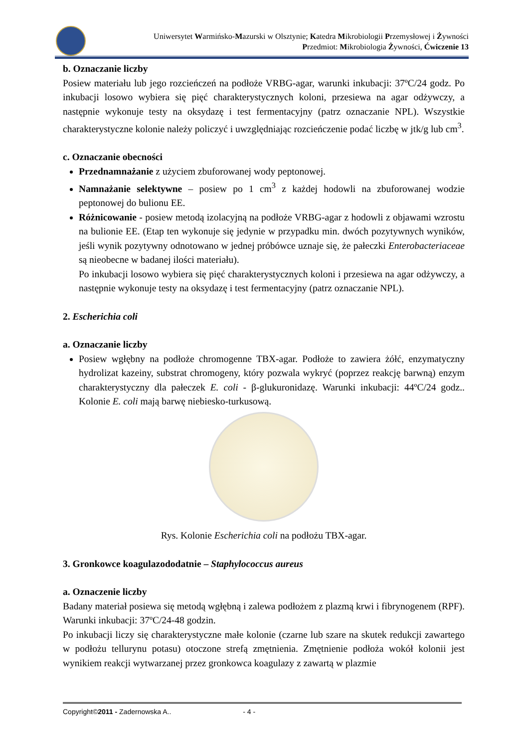Uniwersytet Warmińsko-Mazurski w Olsztynie; Katedra Mikrobiologii Przemysłowej i Żywności
Przedmiot: Mikrobiologia Żywności, Ćwiczenie 13
b. Oznaczanie liczby
Posiew materiału lub jego rozcieńczeń na podłoże VRBG-agar, warunki inkubacji: 37ºC/24 godz. Po inkubacji losowo wybiera się pięć charakterystycznych koloni, przesiewa na agar odżywczy, a następnie wykonuje testy na oksydazę i test fermentacyjny (patrz oznaczanie NPL). Wszystkie charakterystyczne kolonie należy policzyć i uwzględniając rozcieńczenie podać liczbę w jtk/g lub cm<sup>3</sup>.
c. Oznaczanie obecności
Przednamnażanie z użyciem zbuforowanej wody peptonowej.
Namnażanie selektywne – posiew po 1 cm<sup>3</sup> z każdej hodowli na zbuforowanej wodzie peptonowej do bulionu EE.
Różnicowanie - posiew metodą izolacyjną na podłoże VRBG-agar z hodowli z objawami wzrostu na bulionie EE. (Etap ten wykonuje się jedynie w przypadku min. dwóch pozytywnych wyników, jeśli wynik pozytywny odnotowano w jednej próbówce uznaje się, że pałeczki Enterobacteriaceae są nieobecne w badanej ilości materiału).
Po inkubacji losowo wybiera się pięć charakterystycznych koloni i przesiewa na agar odżywczy, a następnie wykonuje testy na oksydazę i test fermentacyjny (patrz oznaczanie NPL).
2. Escherichia coli
a. Oznaczanie liczby
Posiew wgłębny na podłoże chromogenne TBX-agar. Podłoże to zawiera żółć, enzymatyczny hydrolizat kazeiny, substrat chromogeny, który pozwala wykryć (poprzez reakcję barwną) enzym charakterystyczny dla pałeczek E. coli - β-glukuronidazę. Warunki inkubacji: 44ºC/24 godz.. Kolonie E. coli mają barwę niebiesko-turkusową.
Rys. Kolonie Escherichia coli na podłożu TBX-agar.
3. Gronkowce koagulazododatnie – Staphylococcus aureus
a. Oznaczenie liczby
Badany materiał posiewa się metodą wgłębną i zalewa podłożem z plazmą krwi i fibrynogenem (RPF). Warunki inkubacji: 37ºC/24-48 godzin.
Po inkubacji liczy się charakterystyczne małe kolonie (czarne lub szare na skutek redukcji zawartego w podłożu tellurynu potasu) otoczone strefą zmętnienia. Zmętnienie podłoża wokół kolonii jest wynikiem reakcji wytwarzanej przez gronkowca koagulazy z zawartą w plazmie
Copyright©2011 - Zadernowska A.. - 4 -